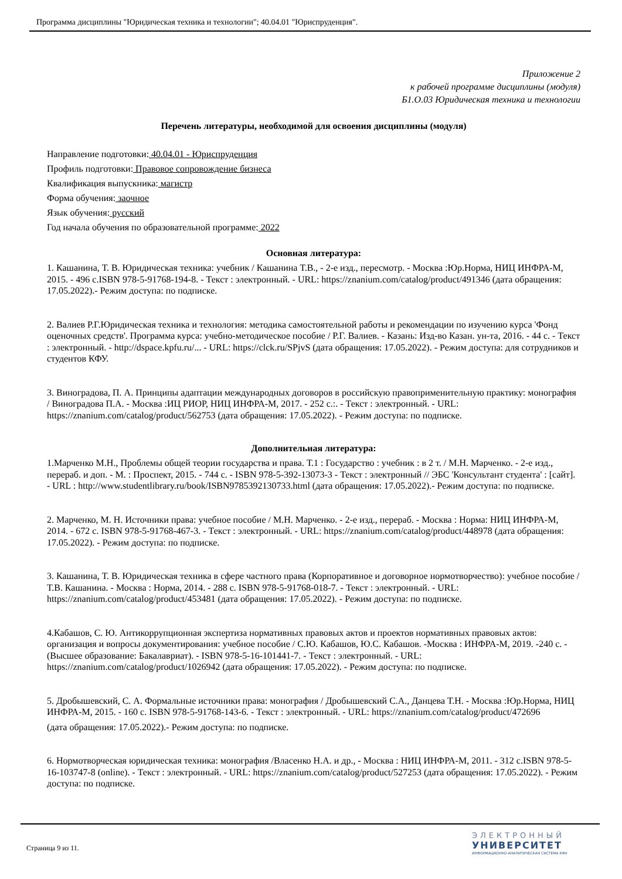Программа дисциплины "Юридическая техника и технологии"; 40.04.01 "Юриспруденция".
Приложение 2
к рабочей программе дисциплины (модуля)
Б1.О.03 Юридическая техника и технологии
Перечень литературы, необходимой для освоения дисциплины (модуля)
Направление подготовки: 40.04.01 - Юриспруденция
Профиль подготовки: Правовое сопровождение бизнеса
Квалификация выпускника: магистр
Форма обучения: заочное
Язык обучения: русский
Год начала обучения по образовательной программе: 2022
Основная литература:
1. Кашанина, Т. В. Юридическая техника: учебник / Кашанина Т.В., - 2-е изд., пересмотр. - Москва :Юр.Норма, НИЦ ИНФРА-М, 2015. - 496 с.ISBN 978-5-91768-194-8. - Текст : электронный. - URL: https://znanium.com/catalog/product/491346 (дата обращения: 17.05.2022).- Режим доступа: по подписке.
2. Валиев Р.Г.Юридическая техника и технология: методика самостоятельной работы и рекомендации по изучению курса 'Фонд оценочных средств'. Программа курса: учебно-методическое пособие / Р.Г. Валиев. - Казань: Изд-во Казан. ун-та, 2016. - 44 с. - Текст : электронный. - http://dspace.kpfu.ru/... - URL: https://clck.ru/SPjvS (дата обращения: 17.05.2022). - Режим доступа: для сотрудников и студентов КФУ.
3. Виноградова, П. А. Принципы адаптации международных договоров в российскую правоприменительную практику: монография / Виноградова П.А. - Москва :ИЦ РИОР, НИЦ ИНФРА-М, 2017. - 252 с.:. - Текст : электронный. - URL: https://znanium.com/catalog/product/562753 (дата обращения: 17.05.2022). - Режим доступа: по подписке.
Дополнительная литература:
1.Марченко М.Н., Проблемы общей теории государства и права. Т.1 : Государство : учебник : в 2 т. / М.Н. Марченко. - 2-е изд., перераб. и доп. - М. : Проспект, 2015. - 744 с. - ISBN 978-5-392-13073-3 - Текст : электронный // ЭБС 'Консультант студента' : [сайт]. - URL : http://www.studentlibrary.ru/book/ISBN9785392130733.html (дата обращения: 17.05.2022).- Режим доступа: по подписке.
2. Марченко, М. Н. Источники права: учебное пособие / М.Н. Марченко. - 2-е изд., перераб. - Москва : Норма: НИЦ ИНФРА-М, 2014. - 672 с. ISBN 978-5-91768-467-3. - Текст : электронный. - URL: https://znanium.com/catalog/product/448978 (дата обращения: 17.05.2022). - Режим доступа: по подписке.
3. Кашанина, Т. В. Юридическая техника в сфере частного права (Корпоративное и договорное нормотворчество): учебное пособие / Т.В. Кашанина. - Москва : Норма, 2014. - 288 с. ISBN 978-5-91768-018-7. - Текст : электронный. - URL: https://znanium.com/catalog/product/453481 (дата обращения: 17.05.2022). - Режим доступа: по подписке.
4.Кабашов, С. Ю. Антикоррупционная экспертиза нормативных правовых актов и проектов нормативных правовых актов: организация и вопросы документирования: учебное пособие / С.Ю. Кабашов, Ю.С. Кабашов. -Москва : ИНФРА-М, 2019. -240 с. -(Высшее образование: Бакалавриат). - ISBN 978-5-16-101441-7. - Текст : электронный. - URL: https://znanium.com/catalog/product/1026942 (дата обращения: 17.05.2022). - Режим доступа: по подписке.
5. Дробышевский, С. А. Формальные источники права: монография / Дробышевский С.А., Данцева Т.Н. - Москва :Юр.Норма, НИЦ ИНФРА-М, 2015. - 160 с. ISBN 978-5-91768-143-6. - Текст : электронный. - URL: https://znanium.com/catalog/product/472696
(дата обращения: 17.05.2022).- Режим доступа: по подписке.
6. Нормотворческая юридическая техника: монография /Власенко Н.А. и др., - Москва : НИЦ ИНФРА-М, 2011. - 312 с.ISBN 978-5-16-103747-8 (online). - Текст : электронный. - URL: https://znanium.com/catalog/product/527253 (дата обращения: 17.05.2022). - Режим доступа: по подписке.
Страница 9 из 11.
ЭЛЕКТРОННЫЙ
УНИВЕРСИТЕТ
ИНФОРМАЦИОННО-АНАЛИТИЧЕСКАЯ СИСТЕМА КФУ